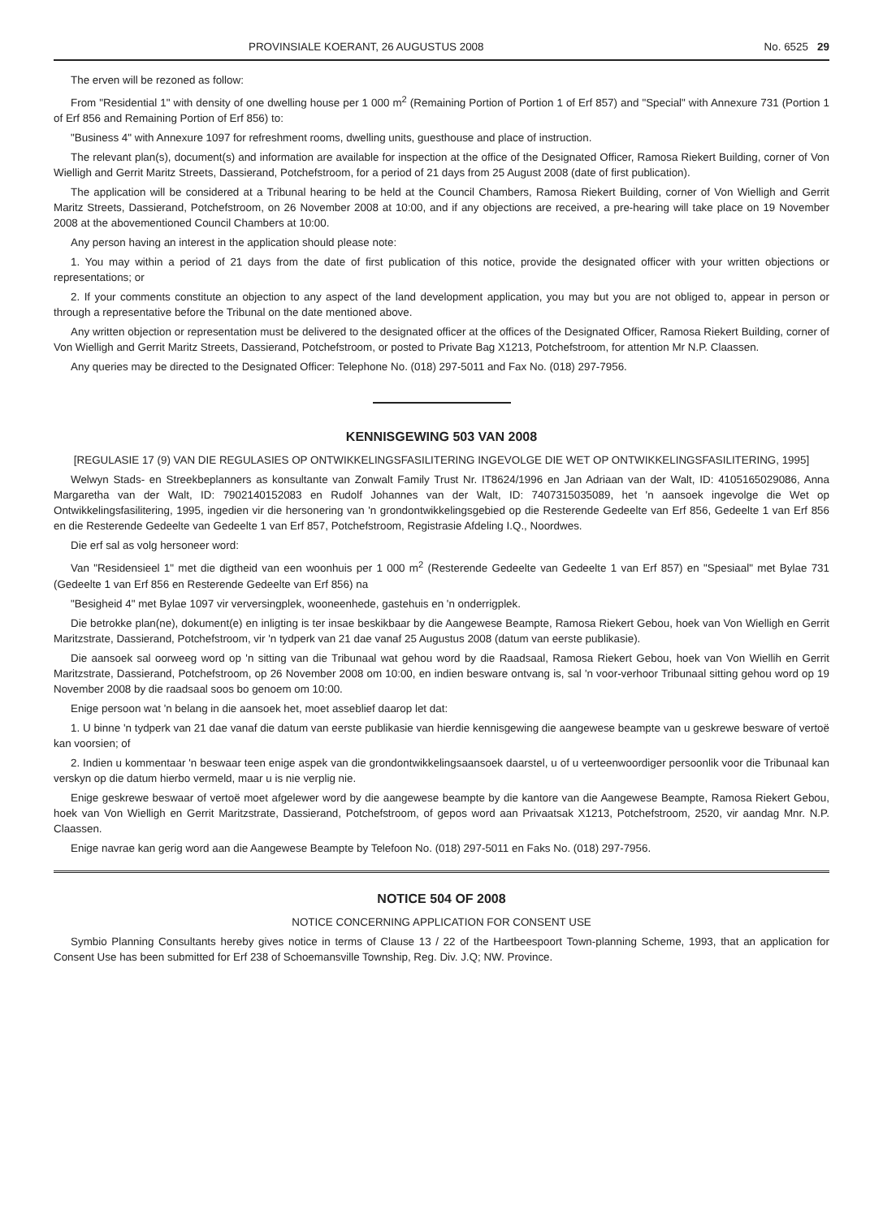PROVINSIALE KOERANT, 26 AUGUSTUS 2008 No. 6525 29
The erven will be rezoned as follow:
From "Residential 1" with density of one dwelling house per 1 000 m<sup>2</sup> (Remaining Portion of Portion 1 of Erf 857) and "Special" with Annexure 731 (Portion 1 of Erf 856 and Remaining Portion of Erf 856) to:
"Business 4" with Annexure 1097 for refreshment rooms, dwelling units, guesthouse and place of instruction.
The relevant plan(s), document(s) and information are available for inspection at the office of the Designated Officer, Ramosa Riekert Building, corner of Von Wielligh and Gerrit Maritz Streets, Dassierand, Potchefstroom, for a period of 21 days from 25 August 2008 (date of first publication).
The application will be considered at a Tribunal hearing to be held at the Council Chambers, Ramosa Riekert Building, corner of Von Wielligh and Gerrit Maritz Streets, Dassierand, Potchefstroom, on 26 November 2008 at 10:00, and if any objections are received, a pre-hearing will take place on 19 November 2008 at the abovementioned Council Chambers at 10:00.
Any person having an interest in the application should please note:
1. You may within a period of 21 days from the date of first publication of this notice, provide the designated officer with your written objections or representations; or
2. If your comments constitute an objection to any aspect of the land development application, you may but you are not obliged to, appear in person or through a representative before the Tribunal on the date mentioned above.
Any written objection or representation must be delivered to the designated officer at the offices of the Designated Officer, Ramosa Riekert Building, corner of Von Wielligh and Gerrit Maritz Streets, Dassierand, Potchefstroom, or posted to Private Bag X1213, Potchefstroom, for attention Mr N.P. Claassen.
Any queries may be directed to the Designated Officer: Telephone No. (018) 297-5011 and Fax No. (018) 297-7956.
KENNISGEWING 503 VAN 2008
[REGULASIE 17 (9) VAN DIE REGULASIES OP ONTWIKKELINGSFASILITERING INGEVOLGE DIE WET OP ONTWIKKELINGSFASILITERING, 1995]
Welwyn Stads- en Streekbeplanners as konsultante van Zonwalt Family Trust Nr. IT8624/1996 en Jan Adriaan van der Walt, ID: 4105165029086, Anna Margaretha van der Walt, ID: 7902140152083 en Rudolf Johannes van der Walt, ID: 7407315035089, het 'n aansoek ingevolge die Wet op Ontwikkelingsfasilitering, 1995, ingedien vir die hersonering van 'n grondontwikkelingsgebied op die Resterende Gedeelte van Erf 856, Gedeelte 1 van Erf 856 en die Resterende Gedeelte van Gedeelte 1 van Erf 857, Potchefstroom, Registrasie Afdeling I.Q., Noordwes.
Die erf sal as volg hersoneer word:
Van "Residensieel 1" met die digtheid van een woonhuis per 1 000 m<sup>2</sup> (Resterende Gedeelte van Gedeelte 1 van Erf 857) en "Spesiaal" met Bylae 731 (Gedeelte 1 van Erf 856 en Resterende Gedeelte van Erf 856) na
"Besigheid 4" met Bylae 1097 vir verversingplek, wooneenhede, gastehuis en 'n onderrigplek.
Die betrokke plan(ne), dokument(e) en inligting is ter insae beskikbaar by die Aangewese Beampte, Ramosa Riekert Gebou, hoek van Von Wielligh en Gerrit Maritzstrate, Dassierand, Potchefstroom, vir 'n tydperk van 21 dae vanaf 25 Augustus 2008 (datum van eerste publikasie).
Die aansoek sal oorweeg word op 'n sitting van die Tribunaal wat gehou word by die Raadsaal, Ramosa Riekert Gebou, hoek van Von Wiellih en Gerrit Maritzstrate, Dassierand, Potchefstroom, op 26 November 2008 om 10:00, en indien besware ontvang is, sal 'n voor-verhoor Tribunaal sitting gehou word op 19 November 2008 by die raadsaal soos bo genoem om 10:00.
Enige persoon wat 'n belang in die aansoek het, moet asseblief daarop let dat:
1. U binne 'n tydperk van 21 dae vanaf die datum van eerste publikasie van hierdie kennisgewing die aangewese beampte van u geskrewe besware of vertoë kan voorsien; of
2. Indien u kommentaar 'n beswaar teen enige aspek van die grondontwikkelingsaansoek daarstel, u of u verteenwoordiger persoonlik voor die Tribunaal kan verskyn op die datum hierbo vermeld, maar u is nie verplig nie.
Enige geskrewe beswaar of vertoë moet afgelewer word by die aangewese beampte by die kantore van die Aangewese Beampte, Ramosa Riekert Gebou, hoek van Von Wielligh en Gerrit Maritzstrate, Dassierand, Potchefstroom, of gepos word aan Privaatsak X1213, Potchefstroom, 2520, vir aandag Mnr. N.P. Claassen.
Enige navrae kan gerig word aan die Aangewese Beampte by Telefoon No. (018) 297-5011 en Faks No. (018) 297-7956.
NOTICE 504 OF 2008
NOTICE CONCERNING APPLICATION FOR CONSENT USE
Symbio Planning Consultants hereby gives notice in terms of Clause 13 / 22 of the Hartbeespoort Town-planning Scheme, 1993, that an application for Consent Use has been submitted for Erf 238 of Schoemansville Township, Reg. Div. J.Q; NW. Province.